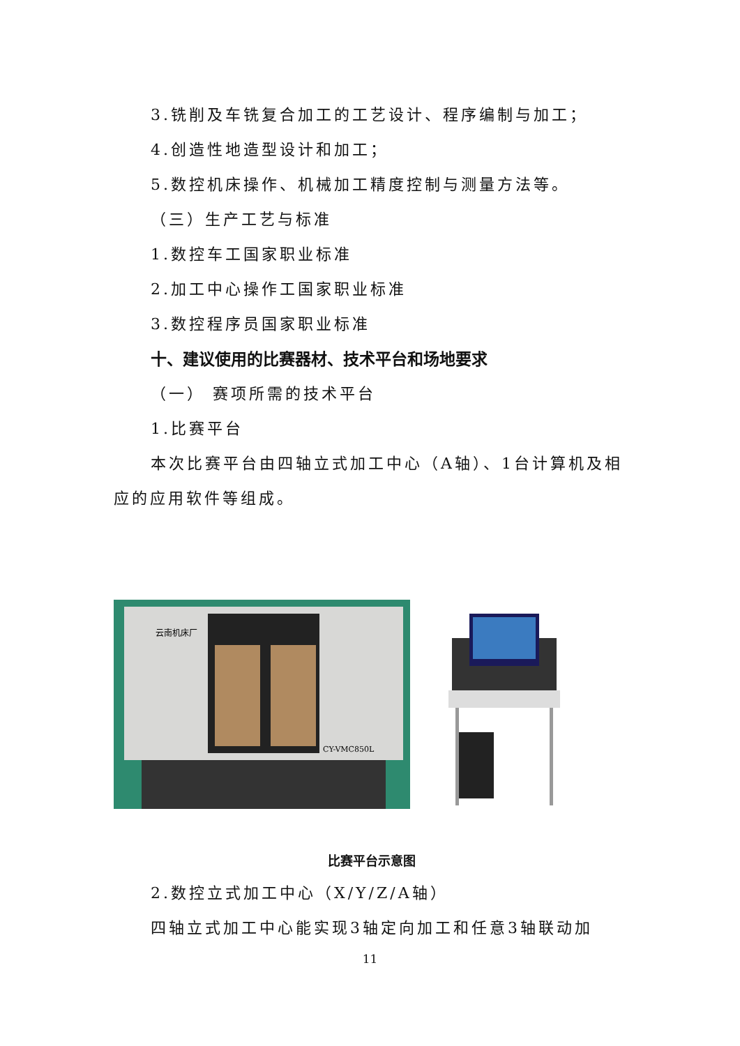3.铣削及车铣复合加工的工艺设计、程序编制与加工；
4.创造性地造型设计和加工；
5.数控机床操作、机械加工精度控制与测量方法等。
（三）生产工艺与标准
1.数控车工国家职业标准
2.加工中心操作工国家职业标准
3.数控程序员国家职业标准
十、建议使用的比赛器材、技术平台和场地要求
（一） 赛项所需的技术平台
1.比赛平台
本次比赛平台由四轴立式加工中心（A轴）、1台计算机及相应的应用软件等组成。
云南机床厂
CY-VMC850L
比赛平台示意图
2.数控立式加工中心（X/Y/Z/A轴）
四轴立式加工中心能实现3轴定向加工和任意3轴联动加
11